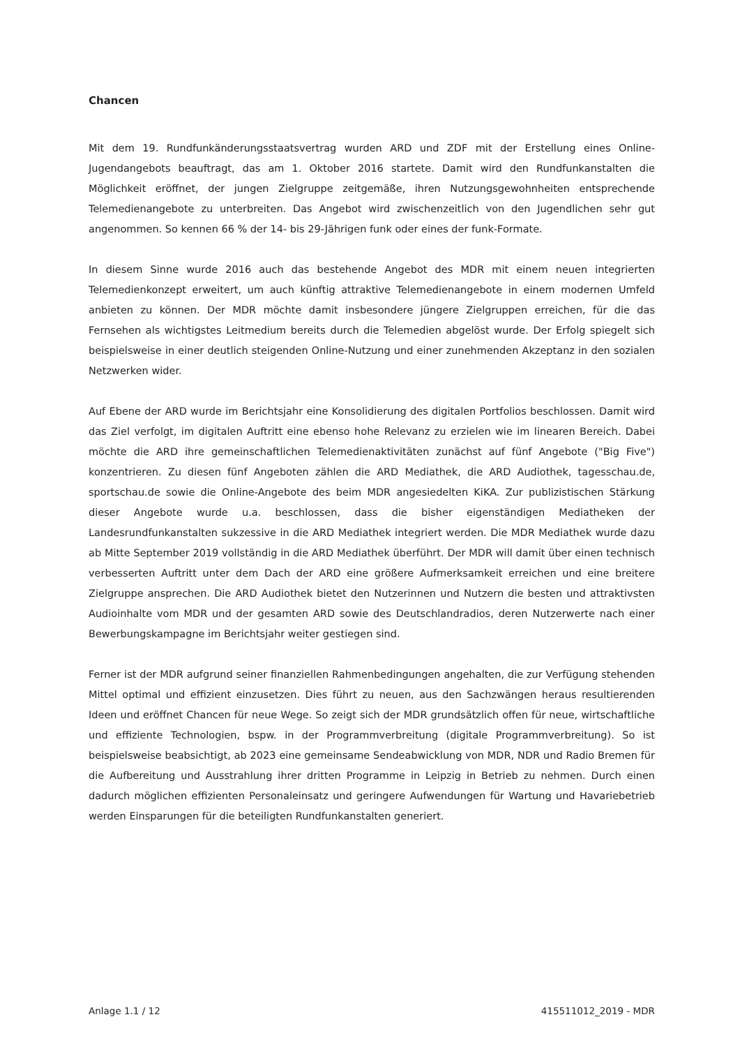Chancen
Mit dem 19. Rundfunkänderungsstaatsvertrag wurden ARD und ZDF mit der Erstellung eines Online-Jugendangebots beauftragt, das am 1. Oktober 2016 startete. Damit wird den Rundfunkanstalten die Möglichkeit eröffnet, der jungen Zielgruppe zeitgemäße, ihren Nutzungsgewohnheiten entsprechende Telemedienangebote zu unterbreiten. Das Angebot wird zwischenzeitlich von den Jugendlichen sehr gut angenommen. So kennen 66 % der 14- bis 29-Jährigen funk oder eines der funk-Formate.
In diesem Sinne wurde 2016 auch das bestehende Angebot des MDR mit einem neuen integrierten Telemedienkonzept erweitert, um auch künftig attraktive Telemedienangebote in einem modernen Umfeld anbieten zu können. Der MDR möchte damit insbesondere jüngere Zielgruppen erreichen, für die das Fernsehen als wichtigstes Leitmedium bereits durch die Telemedien abgelöst wurde. Der Erfolg spiegelt sich beispielsweise in einer deutlich steigenden Online-Nutzung und einer zunehmenden Akzeptanz in den sozialen Netzwerken wider.
Auf Ebene der ARD wurde im Berichtsjahr eine Konsolidierung des digitalen Portfolios beschlossen. Damit wird das Ziel verfolgt, im digitalen Auftritt eine ebenso hohe Relevanz zu erzielen wie im linearen Bereich. Dabei möchte die ARD ihre gemeinschaftlichen Telemedienaktivitäten zunächst auf fünf Angebote ("Big Five") konzentrieren. Zu diesen fünf Angeboten zählen die ARD Mediathek, die ARD Audiothek, tagesschau.de, sportschau.de sowie die Online-Angebote des beim MDR angesiedelten KiKA. Zur publizistischen Stärkung dieser Angebote wurde u.a. beschlossen, dass die bisher eigenständigen Mediatheken der Landesrundfunkanstalten sukzessive in die ARD Mediathek integriert werden. Die MDR Mediathek wurde dazu ab Mitte September 2019 vollständig in die ARD Mediathek überführt. Der MDR will damit über einen technisch verbesserten Auftritt unter dem Dach der ARD eine größere Aufmerksamkeit erreichen und eine breitere Zielgruppe ansprechen. Die ARD Audiothek bietet den Nutzerinnen und Nutzern die besten und attraktivsten Audioinhalte vom MDR und der gesamten ARD sowie des Deutschlandradios, deren Nutzerwerte nach einer Bewerbungskampagne im Berichtsjahr weiter gestiegen sind.
Ferner ist der MDR aufgrund seiner finanziellen Rahmenbedingungen angehalten, die zur Verfügung stehenden Mittel optimal und effizient einzusetzen. Dies führt zu neuen, aus den Sachzwängen heraus resultierenden Ideen und eröffnet Chancen für neue Wege. So zeigt sich der MDR grundsätzlich offen für neue, wirtschaftliche und effiziente Technologien, bspw. in der Programmverbreitung (digitale Programmverbreitung). So ist beispielsweise beabsichtigt, ab 2023 eine gemeinsame Sendeabwicklung von MDR, NDR und Radio Bremen für die Aufbereitung und Ausstrahlung ihrer dritten Programme in Leipzig in Betrieb zu nehmen. Durch einen dadurch möglichen effizienten Personaleinsatz und geringere Aufwendungen für Wartung und Havariebetrieb werden Einsparungen für die beteiligten Rundfunkanstalten generiert.
Anlage 1.1 / 12 415511012_2019 - MDR